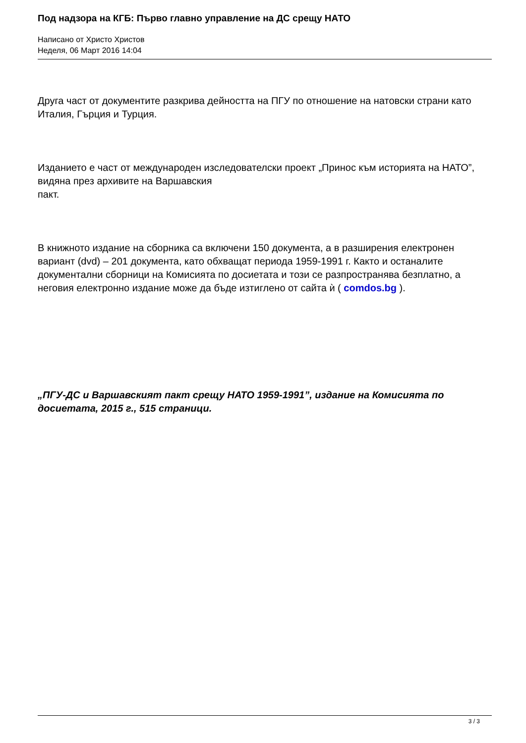Под надзора на КГБ: Първо главно управление на ДС срещу НАТО
Написано от Христо Христов
Неделя, 06 Март 2016 14:04
Друга част от документите разкрива дейността на ПГУ по отношение на натовски страни като Италия, Гърция и Турция.
Изданието е част от международен изследователски проект „Принос към историята на НАТО”, видяна през архивите на Варшавския
пакт.
В книжното издание на сборника са включени 150 документа, а в разширения електронен вариант (dvd) – 201 документа, като обхващат периода 1959-1991 г. Както и останалите документални сборници на Комисията по досиетата и този се разпространява безплатно, а неговия електронно издание може да бъде изтиглено от сайта ѝ ( comdos.bg ).
„ПГУ-ДС и Варшавският пакт срещу НАТО 1959-1991”, издание на Комисията по досиетата, 2015 г., 515 страници.
3 / 3